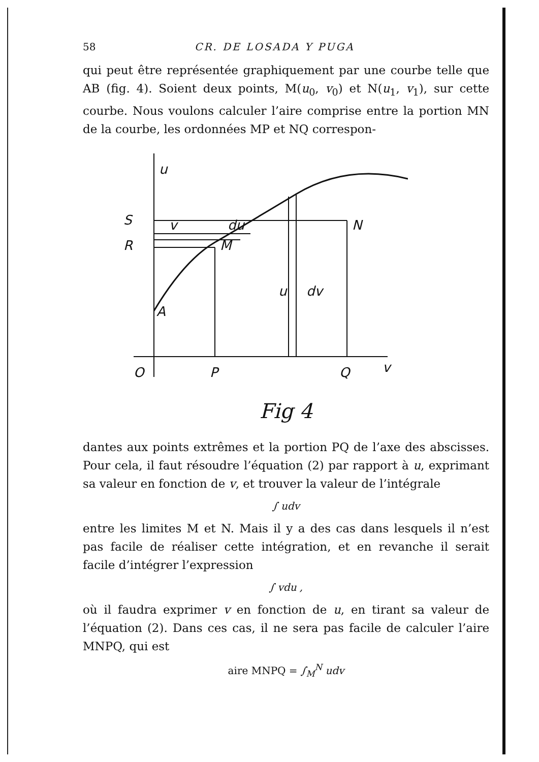58 CR. DE LOSADA Y PUGA
qui peut être représentée graphiquement par une courbe telle que AB (fig. 4). Soient deux points, M(u<sub>0</sub>, v<sub>0</sub>) et N(u<sub>1</sub>, v<sub>1</sub>), sur cette courbe. Nous voulons calculer l’aire comprise entre la portion MN de la courbe, les ordonnées MP et NQ correspon-
u
S
N
v
du
R
M
u
dv
A
O
P
Q
v
Fig 4
dantes aux points extrêmes et la portion PQ de l’axe des abscisses. Pour cela, il faut résoudre l’équation (2) par rapport à u, exprimant sa valeur en fonction de v, et trouver la valeur de l’intégrale
∫ udv
entre les limites M et N. Mais il y a des cas dans lesquels il n’est pas facile de réaliser cette intégration, et en revanche il serait facile d’intégrer l’expression
∫ vdu ,
où il faudra exprimer v en fonction de u, en tirant sa valeur de l’équation (2). Dans ces cas, il ne sera pas facile de calculer l’aire MNPQ, qui est
aire MNPQ = ∫<sub>M</sub><sup>N</sup> udv